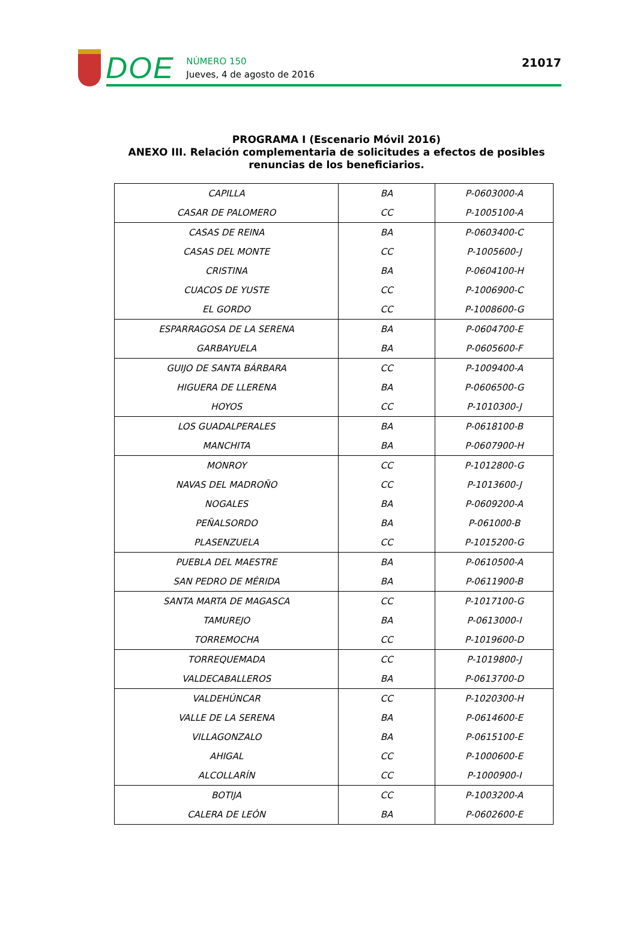DOE
NÚMERO 150
Jueves, 4 de agosto de 2016
21017
PROGRAMA I (Escenario Móvil 2016)
ANEXO III. Relación complementaria de solicitudes a efectos de posibles
renuncias de los beneficiarios.
| CAPILLA | BA | P-0603000-A |
| CASAR DE PALOMERO | CC | P-1005100-A |
| CASAS DE REINA | BA | P-0603400-C |
| CASAS DEL MONTE | CC | P-1005600-J |
| CRISTINA | BA | P-0604100-H |
| CUACOS DE YUSTE | CC | P-1006900-C |
| EL GORDO | CC | P-1008600-G |
| ESPARRAGOSA DE LA SERENA | BA | P-0604700-E |
| GARBAYUELA | BA | P-0605600-F |
| GUIJO DE SANTA BÁRBARA | CC | P-1009400-A |
| HIGUERA DE LLERENA | BA | P-0606500-G |
| HOYOS | CC | P-1010300-J |
| LOS GUADALPERALES | BA | P-0618100-B |
| MANCHITA | BA | P-0607900-H |
| MONROY | CC | P-1012800-G |
| NAVAS DEL MADROÑO | CC | P-1013600-J |
| NOGALES | BA | P-0609200-A |
| PEÑALSORDO | BA | P-061000-B |
| PLASENZUELA | CC | P-1015200-G |
| PUEBLA DEL MAESTRE | BA | P-0610500-A |
| SAN PEDRO DE MÉRIDA | BA | P-0611900-B |
| SANTA MARTA DE MAGASCA | CC | P-1017100-G |
| TAMUREJO | BA | P-0613000-I |
| TORREMOCHA | CC | P-1019600-D |
| TORREQUEMADA | CC | P-1019800-J |
| VALDECABALLEROS | BA | P-0613700-D |
| VALDEHÚNCAR | CC | P-1020300-H |
| VALLE DE LA SERENA | BA | P-0614600-E |
| VILLAGONZALO | BA | P-0615100-E |
| AHIGAL | CC | P-1000600-E |
| ALCOLLARÍN | CC | P-1000900-I |
| BOTIJA | CC | P-1003200-A |
| CALERA DE LEÓN | BA | P-0602600-E |